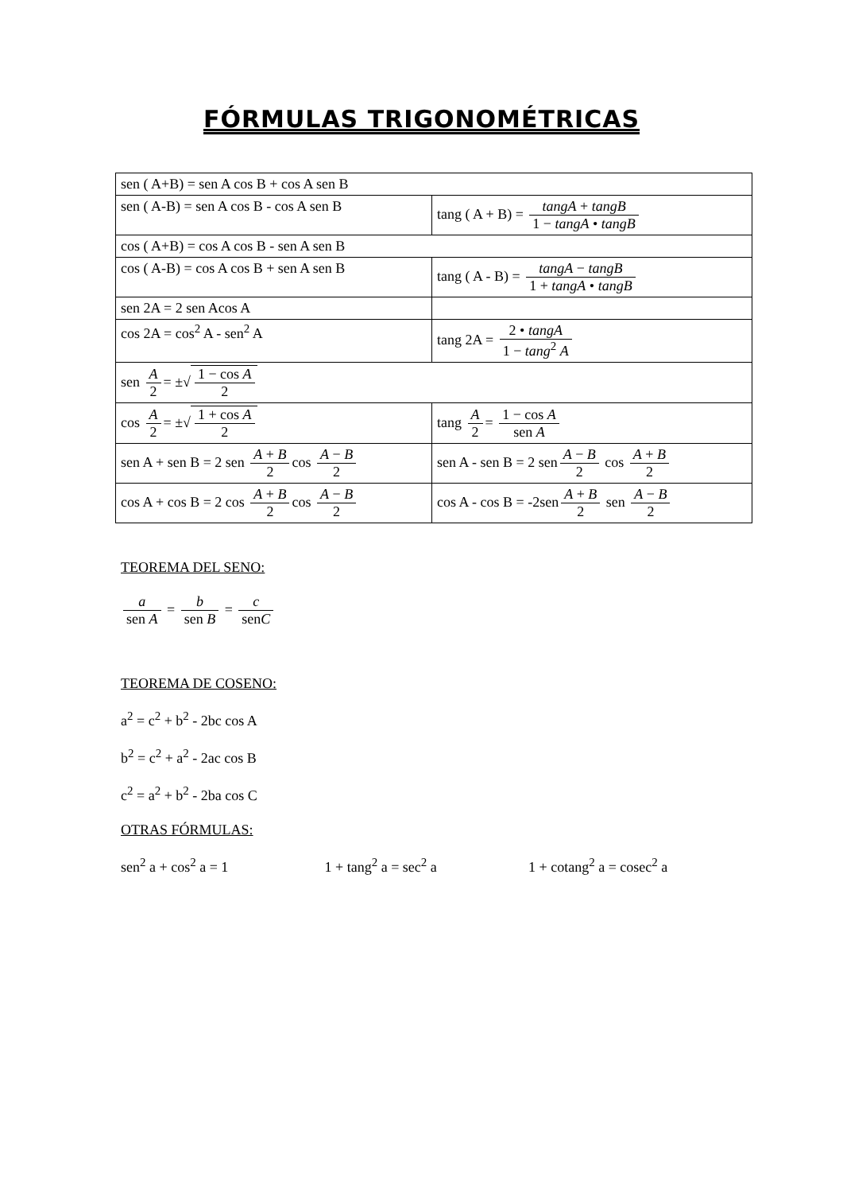FÓRMULAS TRIGONOMÉTRICAS
| sen ( A+B) = sen A cos B + cos A sen B | |
| sen ( A-B) = sen A cos B - cos A sen B | tang ( A + B) = tangA + tangB 1 − tangA • tangB |
| cos ( A+B) = cos A cos B - sen A sen B | |
| cos ( A-B) = cos A cos B + sen A sen B | tang ( A - B) = tangA − tangB 1 + tangA • tangB |
| sen 2A = 2 sen Acos A | |
| cos 2A = cos<sup>2</sup> A - sen<sup>2</sup> A | tang 2A = 2 • tangA 1 − tang<sup>2</sup> A |
| sen A 2 = ±√ 1 − cos A 2 | |
| cos A 2 = ±√ 1 + cos A 2 | tang A 2 = 1 − cos A sen A |
| sen A + sen B = 2 sen A + B 2 cos A − B 2 | sen A - sen B = 2 sen A − B 2 cos A + B 2 |
| cos A + cos B = 2 cos A + B 2 cos A − B 2 | cos A - cos B = -2sen A + B 2 sen A − B 2 |
TEOREMA DEL SENO:
a sen A = b sen B = c senC
TEOREMA DE COSENO:
a<sup>2</sup> = c<sup>2</sup> + b<sup>2</sup> - 2bc cos A
b<sup>2</sup> = c<sup>2</sup> + a<sup>2</sup> - 2ac cos B
c<sup>2</sup> = a<sup>2</sup> + b<sup>2</sup> - 2ba cos C
OTRAS FÓRMULAS:
sen<sup>2</sup> a + cos<sup>2</sup> a = 1 1 + tang<sup>2</sup> a = sec<sup>2</sup> a 1 + cotang<sup>2</sup> a = cosec<sup>2</sup> a